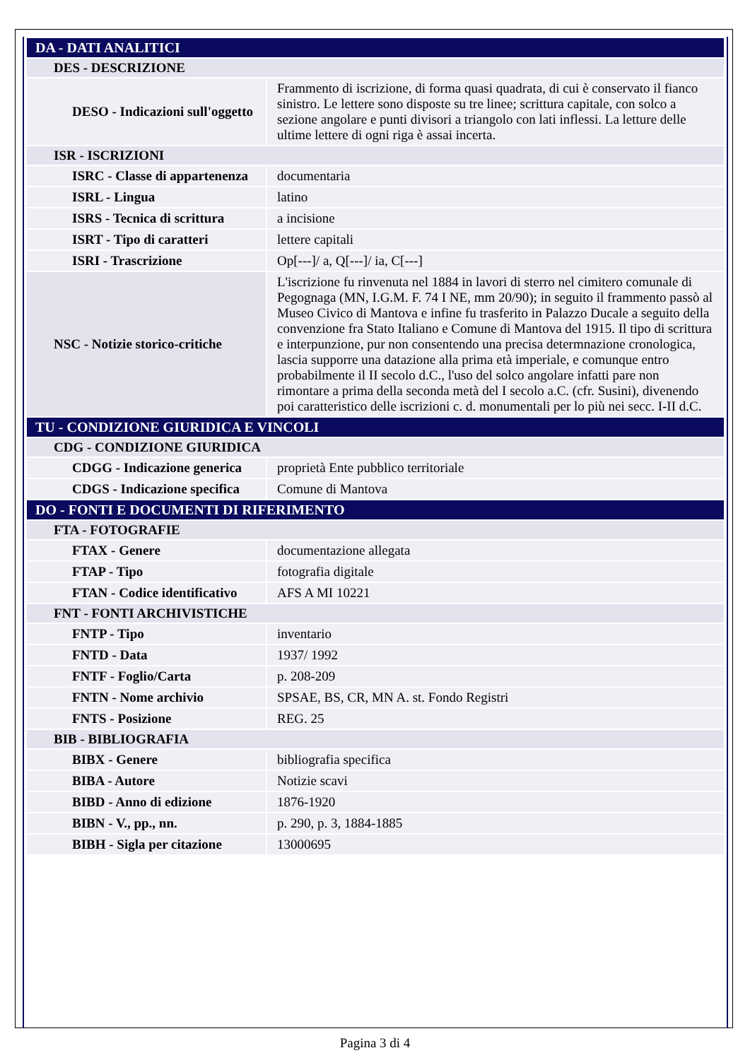| DA - DATI ANALITICI | |
| DES - DESCRIZIONE | |
| DESO - Indicazioni sull'oggetto | Frammento di iscrizione, di forma quasi quadrata, di cui è conservato il fianco sinistro. Le lettere sono disposte su tre linee; scrittura capitale, con solco a sezione angolare e punti divisori a triangolo con lati inflessi. La letture delle ultime lettere di ogni riga è assai incerta. |
| ISR - ISCRIZIONI | |
| ISRC - Classe di appartenenza | documentaria |
| ISRL - Lingua | latino |
| ISRS - Tecnica di scrittura | a incisione |
| ISRT - Tipo di caratteri | lettere capitali |
| ISRI - Trascrizione | Op[---]/ a, Q[---]/ ia, C[---] |
| NSC - Notizie storico-critiche | L'iscrizione fu rinvenuta nel 1884 in lavori di sterro nel cimitero comunale di Pegognaga (MN, I.G.M. F. 74 I NE, mm 20/90); in seguito il frammento passò al Museo Civico di Mantova e infine fu trasferito in Palazzo Ducale a seguito della convenzione fra Stato Italiano e Comune di Mantova del 1915. Il tipo di scrittura e interpunzione, pur non consentendo una precisa determnazione cronologica, lascia supporre una datazione alla prima età imperiale, e comunque entro probabilmente il II secolo d.C., l'uso del solco angolare infatti pare non rimontare a prima della seconda metà del I secolo a.C. (cfr. Susini), divenendo poi caratteristico delle iscrizioni c. d. monumentali per lo più nei secc. I-II d.C. |
| TU - CONDIZIONE GIURIDICA E VINCOLI | |
| CDG - CONDIZIONE GIURIDICA | |
| CDGG - Indicazione generica | proprietà Ente pubblico territoriale |
| CDGS - Indicazione specifica | Comune di Mantova |
| DO - FONTI E DOCUMENTI DI RIFERIMENTO | |
| FTA - FOTOGRAFIE | |
| FTAX - Genere | documentazione allegata |
| FTAP - Tipo | fotografia digitale |
| FTAN - Codice identificativo | AFS A MI 10221 |
| FNT - FONTI ARCHIVISTICHE | |
| FNTP - Tipo | inventario |
| FNTD - Data | 1937/ 1992 |
| FNTF - Foglio/Carta | p. 208-209 |
| FNTN - Nome archivio | SPSAE, BS, CR, MN A. st. Fondo Registri |
| FNTS - Posizione | REG. 25 |
| BIB - BIBLIOGRAFIA | |
| BIBX - Genere | bibliografia specifica |
| BIBA - Autore | Notizie scavi |
| BIBD - Anno di edizione | 1876-1920 |
| BIBN - V., pp., nn. | p. 290, p. 3, 1884-1885 |
| BIBH - Sigla per citazione | 13000695 |
Pagina 3 di 4